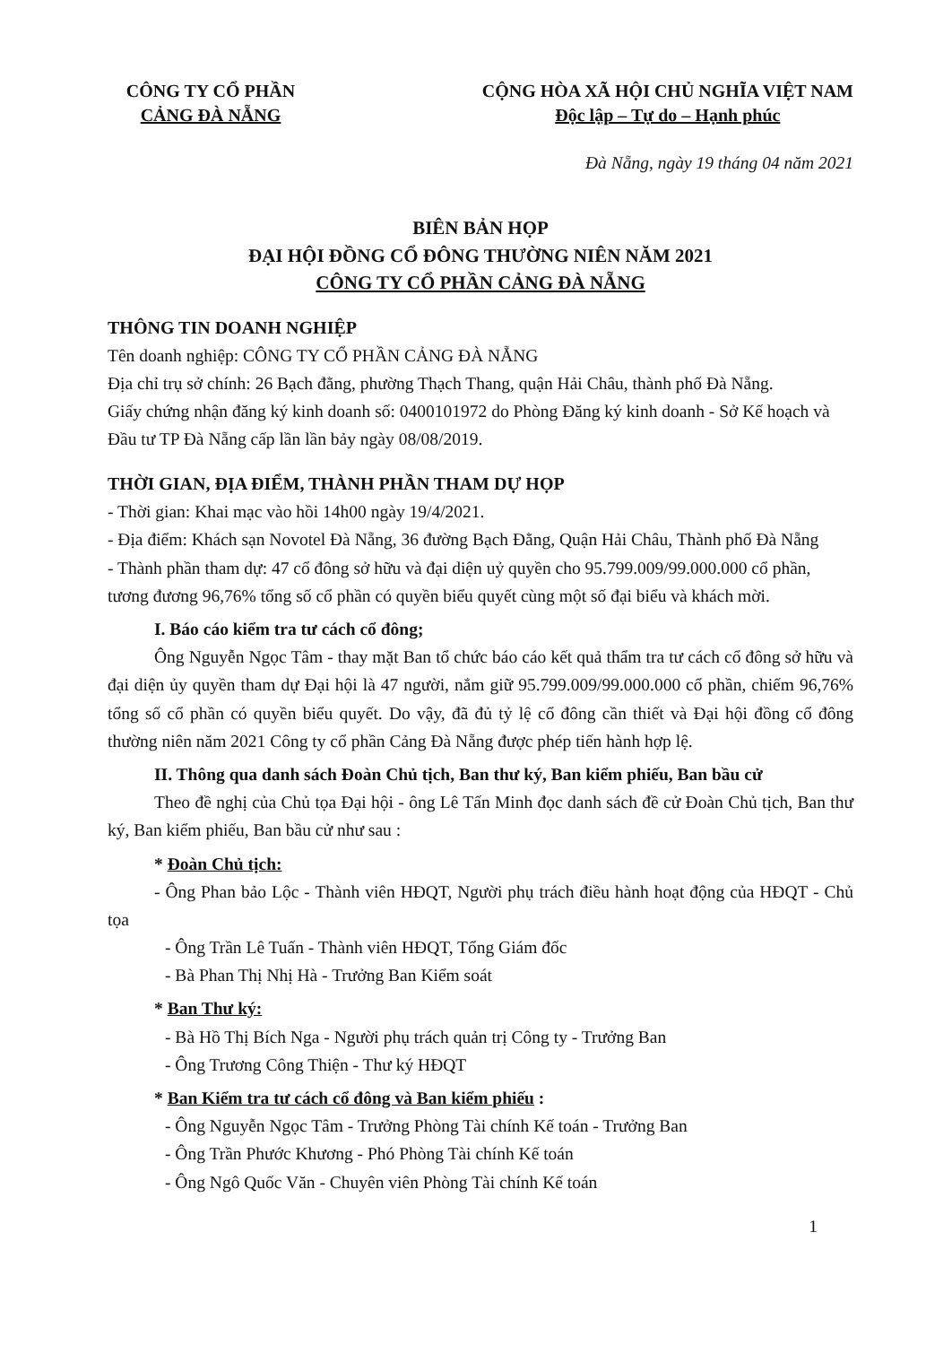CÔNG TY CỔ PHẦN
CẢNG ĐÀ NẴNG
CỘNG HÒA XÃ HỘI CHỦ NGHĨA VIỆT NAM
Độc lập – Tự do – Hạnh phúc
Đà Nẵng, ngày 19 tháng 04 năm 2021
BIÊN BẢN HỌP
ĐẠI HỘI ĐỒNG CỔ ĐÔNG THƯỜNG NIÊN NĂM 2021
CÔNG TY CỔ PHẦN CẢNG ĐÀ NẴNG
THÔNG TIN DOANH NGHIỆP
Tên doanh nghiệp: CÔNG TY CỔ PHẦN CẢNG ĐÀ NẴNG
Địa chỉ trụ sở chính: 26 Bạch đằng, phường Thạch Thang, quận Hải Châu, thành phố Đà Nẵng.
Giấy chứng nhận đăng ký kinh doanh số: 0400101972 do Phòng Đăng ký kinh doanh - Sở Kế hoạch và Đầu tư TP Đà Nẵng cấp lần lần bảy ngày 08/08/2019.
THỜI GIAN, ĐỊA ĐIỂM, THÀNH PHẦN THAM DỰ HỌP
- Thời gian: Khai mạc vào hồi 14h00 ngày 19/4/2021.
- Địa điểm: Khách sạn Novotel Đà Nẵng, 36 đường Bạch Đằng, Quận Hải Châu, Thành phố Đà Nẵng
- Thành phần tham dự: 47 cổ đông sở hữu và đại diện uỷ quyền cho 95.799.009/99.000.000 cổ phần, tương đương 96,76% tổng số cổ phần có quyền biểu quyết cùng một số đại biểu và khách mời.
I. Báo cáo kiểm tra tư cách cổ đông;
Ông Nguyễn Ngọc Tâm - thay mặt Ban tổ chức báo cáo kết quả thẩm tra tư cách cổ đông sở hữu và đại diện ủy quyền tham dự Đại hội là 47 người, nắm giữ 95.799.009/99.000.000 cổ phần, chiếm 96,76% tổng số cổ phần có quyền biểu quyết. Do vậy, đã đủ tỷ lệ cổ đông cần thiết và Đại hội đồng cổ đông thường niên năm 2021 Công ty cổ phần Cảng Đà Nẵng được phép tiến hành hợp lệ.
II. Thông qua danh sách Đoàn Chủ tịch, Ban thư ký, Ban kiểm phiếu, Ban bầu cử
Theo đề nghị của Chủ tọa Đại hội - ông Lê Tấn Minh đọc danh sách đề cử Đoàn Chủ tịch, Ban thư ký, Ban kiểm phiếu, Ban bầu cử như sau :
* Đoàn Chủ tịch:
- Ông Phan bảo Lộc - Thành viên HĐQT, Người phụ trách điều hành hoạt động của HĐQT - Chủ tọa
- Ông Trần Lê Tuấn - Thành viên HĐQT, Tổng Giám đốc
- Bà Phan Thị Nhị Hà - Trưởng Ban Kiểm soát
* Ban Thư ký:
- Bà Hồ Thị Bích Nga - Người phụ trách quản trị Công ty - Trưởng Ban
- Ông Trương Công Thiện - Thư ký HĐQT
* Ban Kiểm tra tư cách cổ đông và Ban kiểm phiếu :
- Ông Nguyễn Ngọc Tâm - Trưởng Phòng Tài chính Kế toán - Trưởng Ban
- Ông Trần Phước Khương - Phó Phòng Tài chính Kế toán
- Ông Ngô Quốc Văn - Chuyên viên Phòng Tài chính Kế toán
1